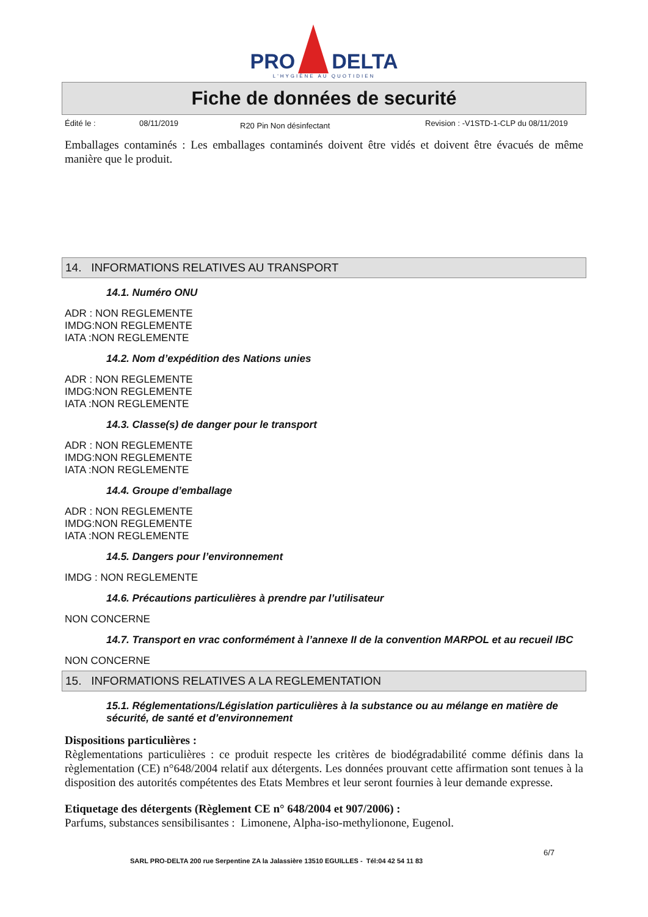PRO DELTA
L'HYGIÈNE AU QUOTIDIEN
Fiche de données de securité
Édité le : 08/11/2019 R20 Pin Non désinfectant Revision : -V1STD-1-CLP du 08/11/2019
Emballages contaminés : Les emballages contaminés doivent être vidés et doivent être évacués de même manière que le produit.
14. INFORMATIONS RELATIVES AU TRANSPORT
14.1. Numéro ONU
ADR : NON REGLEMENTE
IMDG:NON REGLEMENTE
IATA :NON REGLEMENTE
14.2. Nom d’expédition des Nations unies
ADR : NON REGLEMENTE
IMDG:NON REGLEMENTE
IATA :NON REGLEMENTE
14.3. Classe(s) de danger pour le transport
ADR : NON REGLEMENTE
IMDG:NON REGLEMENTE
IATA :NON REGLEMENTE
14.4. Groupe d’emballage
ADR : NON REGLEMENTE
IMDG:NON REGLEMENTE
IATA :NON REGLEMENTE
14.5. Dangers pour l’environnement
IMDG : NON REGLEMENTE
14.6. Précautions particulières à prendre par l’utilisateur
NON CONCERNE
14.7. Transport en vrac conformément à l’annexe II de la convention MARPOL et au recueil IBC
NON CONCERNE
15. INFORMATIONS RELATIVES A LA REGLEMENTATION
15.1. Réglementations/Législation particulières à la substance ou au mélange en matière de sécurité, de santé et d’environnement
Dispositions particulières :
Règlementations particulières : ce produit respecte les critères de biodégradabilité comme définis dans la règlementation (CE) n°648/2004 relatif aux détergents. Les données prouvant cette affirmation sont tenues à la disposition des autorités compétentes des Etats Membres et leur seront fournies à leur demande expresse.
Etiquetage des détergents (Règlement CE n° 648/2004 et 907/2006) :
Parfums, substances sensibilisantes : Limonene, Alpha-iso-methylionone, Eugenol.
6/7
SARL PRO-DELTA 200 rue Serpentine ZA la Jalassière 13510 EGUILLES - Tél:04 42 54 11 83